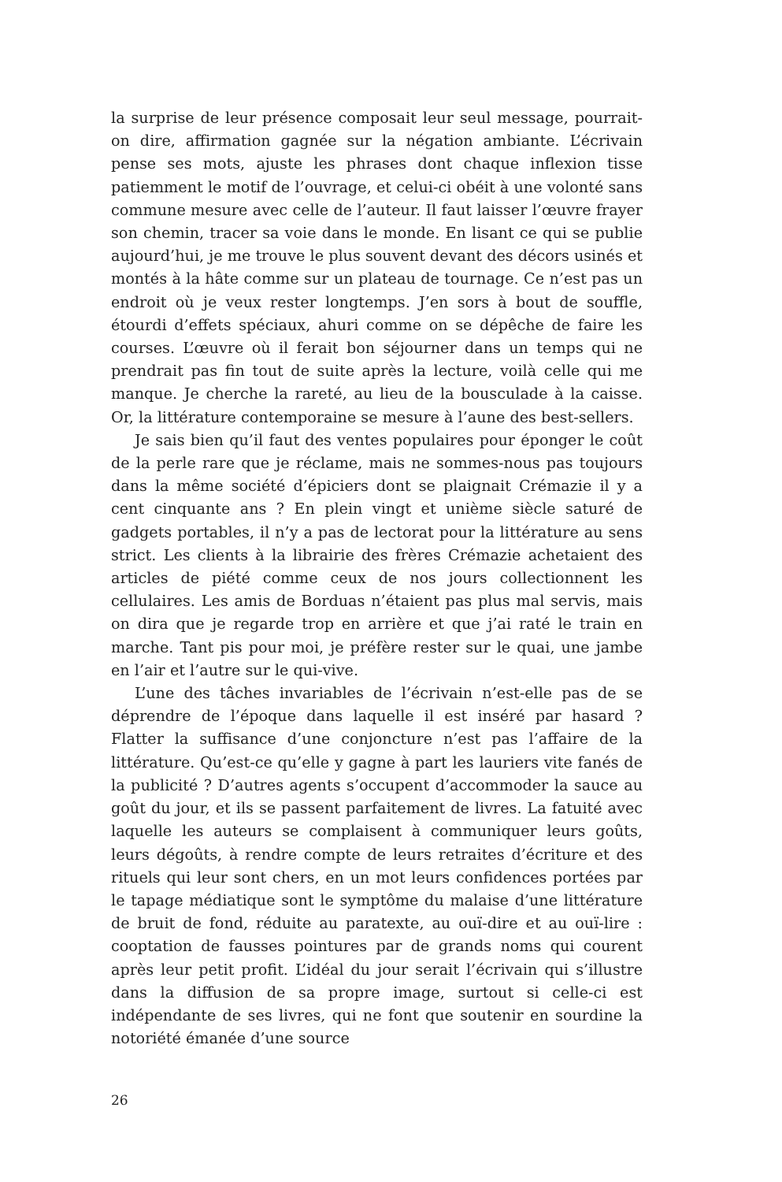la surprise de leur présence composait leur seul message, pourrait-on dire, affirmation gagnée sur la négation ambiante. L’écrivain pense ses mots, ajuste les phrases dont chaque inflexion tisse patiemment le motif de l’ouvrage, et celui-ci obéit à une volonté sans commune mesure avec celle de l’auteur. Il faut laisser l’œuvre frayer son chemin, tracer sa voie dans le monde. En lisant ce qui se publie aujourd’hui, je me trouve le plus souvent devant des décors usinés et montés à la hâte comme sur un plateau de tournage. Ce n’est pas un endroit où je veux rester longtemps. J’en sors à bout de souffle, étourdi d’effets spéciaux, ahuri comme on se dépêche de faire les courses. L’œuvre où il ferait bon séjourner dans un temps qui ne prendrait pas fin tout de suite après la lecture, voilà celle qui me manque. Je cherche la rareté, au lieu de la bousculade à la caisse. Or, la littérature contemporaine se mesure à l’aune des best-sellers.
Je sais bien qu’il faut des ventes populaires pour éponger le coût de la perle rare que je réclame, mais ne sommes-nous pas toujours dans la même société d’épiciers dont se plaignait Crémazie il y a cent cinquante ans ? En plein vingt et unième siècle saturé de gadgets portables, il n’y a pas de lectorat pour la littérature au sens strict. Les clients à la librairie des frères Crémazie achetaient des articles de piété comme ceux de nos jours collectionnent les cellulaires. Les amis de Borduas n’étaient pas plus mal servis, mais on dira que je regarde trop en arrière et que j’ai raté le train en marche. Tant pis pour moi, je préfère rester sur le quai, une jambe en l’air et l’autre sur le qui-vive.
L’une des tâches invariables de l’écrivain n’est-elle pas de se déprendre de l’époque dans laquelle il est inséré par hasard ? Flatter la suffisance d’une conjoncture n’est pas l’affaire de la littérature. Qu’est-ce qu’elle y gagne à part les lauriers vite fanés de la publicité ? D’autres agents s’occupent d’accommoder la sauce au goût du jour, et ils se passent parfaitement de livres. La fatuité avec laquelle les auteurs se complaisent à communiquer leurs goûts, leurs dégoûts, à rendre compte de leurs retraites d’écriture et des rituels qui leur sont chers, en un mot leurs confidences portées par le tapage médiatique sont le symptôme du malaise d’une littérature de bruit de fond, réduite au paratexte, au ouï-dire et au ouï-lire : cooptation de fausses pointures par de grands noms qui courent après leur petit profit. L’idéal du jour serait l’écrivain qui s’illustre dans la diffusion de sa propre image, surtout si celle-ci est indépendante de ses livres, qui ne font que soutenir en sourdine la notoriété émanée d’une source
26